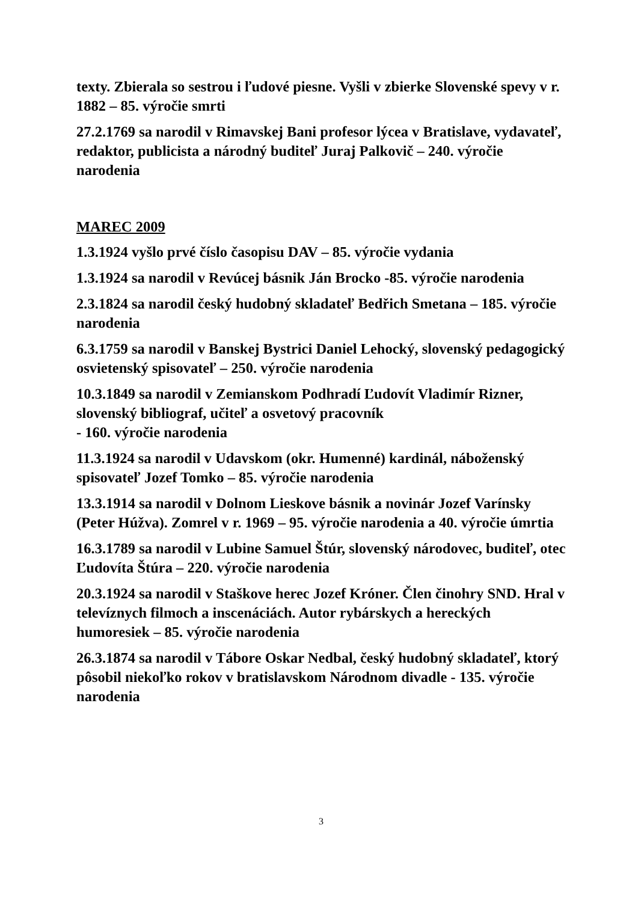texty. Zbierala so sestrou i ľudové piesne. Vyšli v zbierke Slovenské spevy v r. 1882 – 85. výročie smrti
27.2.1769 sa narodil v Rimavskej Bani profesor lýcea v Bratislave, vydavateľ, redaktor, publicista a národný buditeľ Juraj Palkovič – 240. výročie narodenia
MAREC 2009
1.3.1924 vyšlo prvé číslo časopisu DAV – 85. výročie vydania
1.3.1924 sa narodil v Revúcej básnik Ján Brocko -85. výročie narodenia
2.3.1824 sa narodil český hudobný skladateľ Bedřich Smetana – 185. výročie narodenia
6.3.1759 sa narodil v Banskej Bystrici Daniel Lehocký, slovenský pedagogický osvietenský spisovateľ – 250. výročie narodenia
10.3.1849 sa narodil v Zemianskom Podhradí Ľudovít Vladimír Rizner, slovenský bibliograf, učiteľ a osvetový pracovník
- 160. výročie narodenia
11.3.1924 sa narodil v Udavskom (okr. Humenné) kardinál, náboženský spisovateľ Jozef Tomko – 85. výročie narodenia
13.3.1914 sa narodil v Dolnom Lieskove básnik a novinár Jozef Varínsky (Peter Húžva). Zomrel v r. 1969 – 95. výročie narodenia a 40. výročie úmrtia
16.3.1789 sa narodil v Lubine Samuel Štúr, slovenský národovec, buditeľ, otec Ľudovíta Štúra – 220. výročie narodenia
20.3.1924 sa narodil v Staškove herec Jozef Króner. Člen činohry SND. Hral v televíznych filmoch a inscenáciách. Autor rybárskych a hereckých humoresiek – 85. výročie narodenia
26.3.1874 sa narodil v Tábore Oskar Nedbal, český hudobný skladateľ, ktorý pôsobil niekoľko rokov v bratislavskom Národnom divadle - 135. výročie narodenia
3